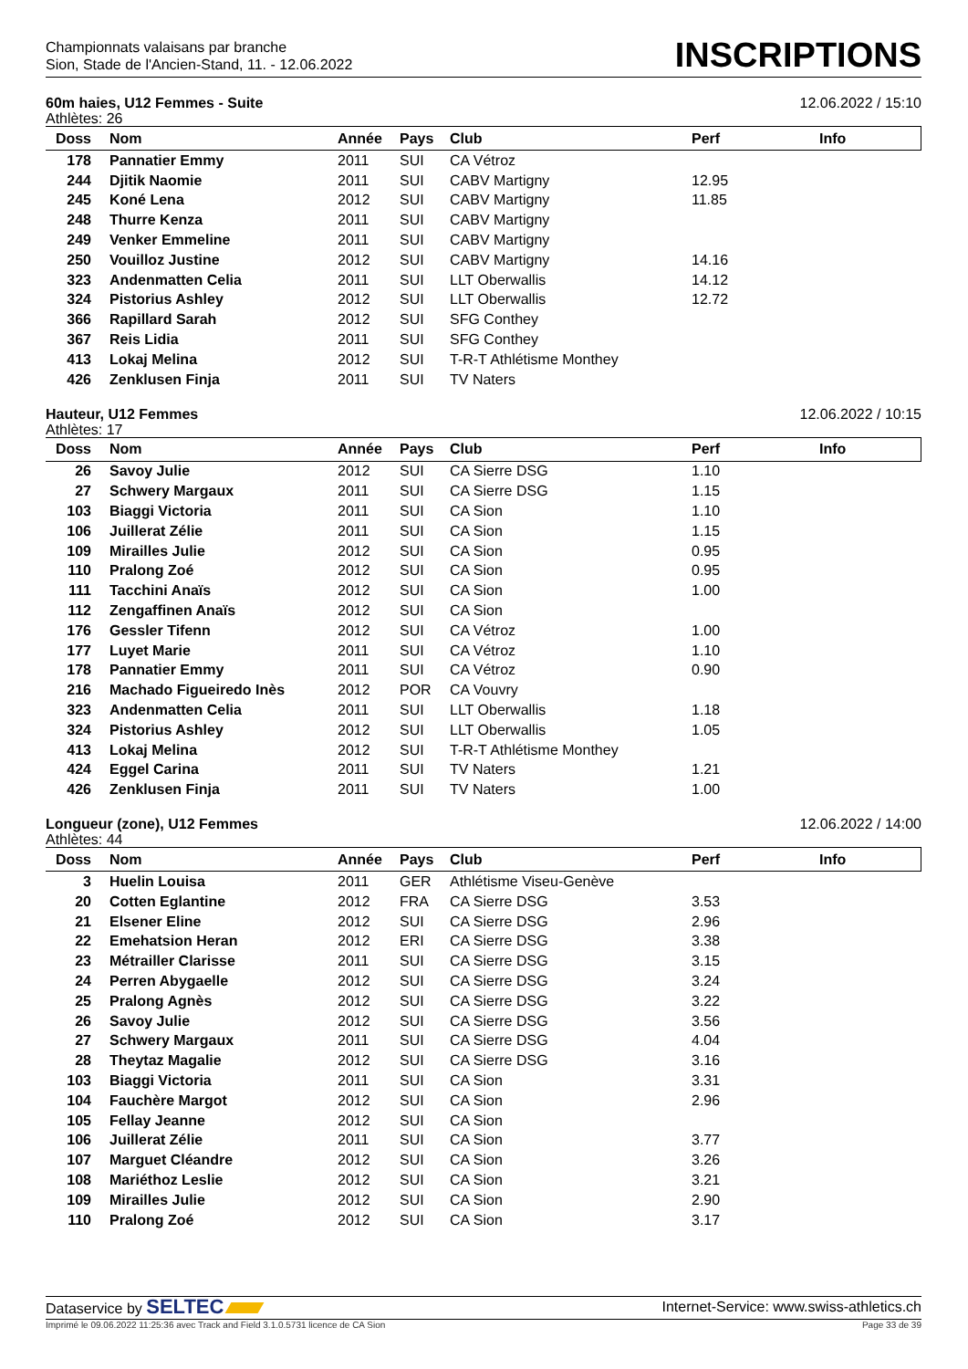Championnats valaisans par branche
Sion, Stade de l'Ancien-Stand, 11. - 12.06.2022
INSCRIPTIONS
60m haies, U12 Femmes - Suite 12.06.2022 / 15:10
Athlètes: 26
| Doss | Nom | Année | Pays | Club | Perf | Info |
| --- | --- | --- | --- | --- | --- | --- |
| 178 | Pannatier Emmy | 2011 | SUI | CA Vétroz | | |
| 244 | Djitik Naomie | 2011 | SUI | CABV Martigny | 12.95 | |
| 245 | Koné Lena | 2012 | SUI | CABV Martigny | 11.85 | |
| 248 | Thurre Kenza | 2011 | SUI | CABV Martigny | | |
| 249 | Venker Emmeline | 2011 | SUI | CABV Martigny | | |
| 250 | Vouilloz Justine | 2012 | SUI | CABV Martigny | 14.16 | |
| 323 | Andenmatten Celia | 2011 | SUI | LLT Oberwallis | 14.12 | |
| 324 | Pistorius Ashley | 2012 | SUI | LLT Oberwallis | 12.72 | |
| 366 | Rapillard Sarah | 2012 | SUI | SFG Conthey | | |
| 367 | Reis Lidia | 2011 | SUI | SFG Conthey | | |
| 413 | Lokaj Melina | 2012 | SUI | T-R-T Athlétisme Monthey | | |
| 426 | Zenklusen Finja | 2011 | SUI | TV Naters | | |
Hauteur, U12 Femmes 12.06.2022 / 10:15
Athlètes: 17
| Doss | Nom | Année | Pays | Club | Perf | Info |
| --- | --- | --- | --- | --- | --- | --- |
| 26 | Savoy Julie | 2012 | SUI | CA Sierre DSG | 1.10 | |
| 27 | Schwery Margaux | 2011 | SUI | CA Sierre DSG | 1.15 | |
| 103 | Biaggi Victoria | 2011 | SUI | CA Sion | 1.10 | |
| 106 | Juillerat Zélie | 2011 | SUI | CA Sion | 1.15 | |
| 109 | Mirailles Julie | 2012 | SUI | CA Sion | 0.95 | |
| 110 | Pralong Zoé | 2012 | SUI | CA Sion | 0.95 | |
| 111 | Tacchini Anaïs | 2012 | SUI | CA Sion | 1.00 | |
| 112 | Zengaffinen Anaïs | 2012 | SUI | CA Sion | | |
| 176 | Gessler Tifenn | 2012 | SUI | CA Vétroz | 1.00 | |
| 177 | Luyet Marie | 2011 | SUI | CA Vétroz | 1.10 | |
| 178 | Pannatier Emmy | 2011 | SUI | CA Vétroz | 0.90 | |
| 216 | Machado Figueiredo Inès | 2012 | POR | CA Vouvry | | |
| 323 | Andenmatten Celia | 2011 | SUI | LLT Oberwallis | 1.18 | |
| 324 | Pistorius Ashley | 2012 | SUI | LLT Oberwallis | 1.05 | |
| 413 | Lokaj Melina | 2012 | SUI | T-R-T Athlétisme Monthey | | |
| 424 | Eggel Carina | 2011 | SUI | TV Naters | 1.21 | |
| 426 | Zenklusen Finja | 2011 | SUI | TV Naters | 1.00 | |
Longueur (zone), U12 Femmes 12.06.2022 / 14:00
Athlètes: 44
| Doss | Nom | Année | Pays | Club | Perf | Info |
| --- | --- | --- | --- | --- | --- | --- |
| 3 | Huelin Louisa | 2011 | GER | Athlétisme Viseu-Genève | | |
| 20 | Cotten Eglantine | 2012 | FRA | CA Sierre DSG | 3.53 | |
| 21 | Elsener Eline | 2012 | SUI | CA Sierre DSG | 2.96 | |
| 22 | Emehatsion Heran | 2012 | ERI | CA Sierre DSG | 3.38 | |
| 23 | Métrailler Clarisse | 2011 | SUI | CA Sierre DSG | 3.15 | |
| 24 | Perren Abygaelle | 2012 | SUI | CA Sierre DSG | 3.24 | |
| 25 | Pralong Agnès | 2012 | SUI | CA Sierre DSG | 3.22 | |
| 26 | Savoy Julie | 2012 | SUI | CA Sierre DSG | 3.56 | |
| 27 | Schwery Margaux | 2011 | SUI | CA Sierre DSG | 4.04 | |
| 28 | Theytaz Magalie | 2012 | SUI | CA Sierre DSG | 3.16 | |
| 103 | Biaggi Victoria | 2011 | SUI | CA Sion | 3.31 | |
| 104 | Fauchère Margot | 2012 | SUI | CA Sion | 2.96 | |
| 105 | Fellay Jeanne | 2012 | SUI | CA Sion | | |
| 106 | Juillerat Zélie | 2011 | SUI | CA Sion | 3.77 | |
| 107 | Marguet Cléandre | 2012 | SUI | CA Sion | 3.26 | |
| 108 | Mariéthoz Leslie | 2012 | SUI | CA Sion | 3.21 | |
| 109 | Mirailles Julie | 2012 | SUI | CA Sion | 2.90 | |
| 110 | Pralong Zoé | 2012 | SUI | CA Sion | 3.17 | |
Dataservice by SELTEC Internet-Service: www.swiss-athletics.ch
Imprimé le 09.06.2022 11:25:36 avec Track and Field 3.1.0.5731 licence de CA Sion Page 33 de 39